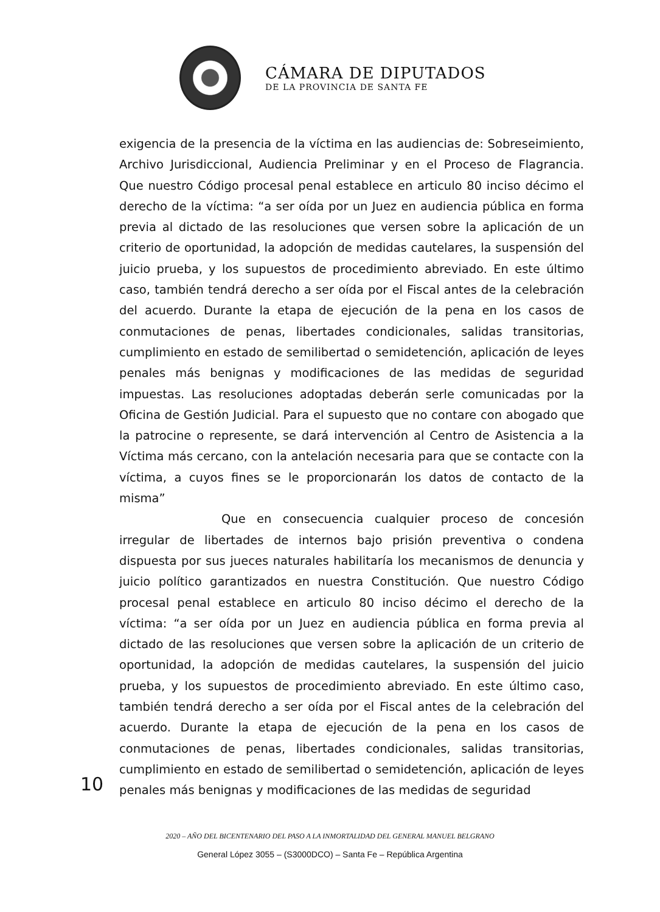CÁMARA DE DIPUTADOS
DE LA PROVINCIA DE SANTA FE
exigencia de la presencia de la víctima en las audiencias de: Sobreseimiento, Archivo Jurisdiccional, Audiencia Preliminar y en el Proceso de Flagrancia. Que nuestro Código procesal penal establece en articulo 80 inciso décimo el derecho de la víctima: “a ser oída por un Juez en audiencia pública en forma previa al dictado de las resoluciones que versen sobre la aplicación de un criterio de oportunidad, la adopción de medidas cautelares, la suspensión del juicio prueba, y los supuestos de procedimiento abreviado. En este último caso, también tendrá derecho a ser oída por el Fiscal antes de la celebración del acuerdo. Durante la etapa de ejecución de la pena en los casos de conmutaciones de penas, libertades condicionales, salidas transitorias, cumplimiento en estado de semilibertad o semidetención, aplicación de leyes penales más benignas y modificaciones de las medidas de seguridad impuestas. Las resoluciones adoptadas deberán serle comunicadas por la Oficina de Gestión Judicial. Para el supuesto que no contare con abogado que la patrocine o represente, se dará intervención al Centro de Asistencia a la Víctima más cercano, con la antelación necesaria para que se contacte con la víctima, a cuyos fines se le proporcionarán los datos de contacto de la misma”
Que en consecuencia cualquier proceso de concesión irregular de libertades de internos bajo prisión preventiva o condena dispuesta por sus jueces naturales habilitaría los mecanismos de denuncia y juicio político garantizados en nuestra Constitución. Que nuestro Código procesal penal establece en articulo 80 inciso décimo el derecho de la víctima: “a ser oída por un Juez en audiencia pública en forma previa al dictado de las resoluciones que versen sobre la aplicación de un criterio de oportunidad, la adopción de medidas cautelares, la suspensión del juicio prueba, y los supuestos de procedimiento abreviado. En este último caso, también tendrá derecho a ser oída por el Fiscal antes de la celebración del acuerdo. Durante la etapa de ejecución de la pena en los casos de conmutaciones de penas, libertades condicionales, salidas transitorias, cumplimiento en estado de semilibertad o semidetención, aplicación de leyes penales más benignas y modificaciones de las medidas de seguridad
10
2020 – AÑO DEL BICENTENARIO DEL PASO A LA INMORTALIDAD DEL GENERAL MANUEL BELGRANO
General López 3055 – (S3000DCO) – Santa Fe – República Argentina